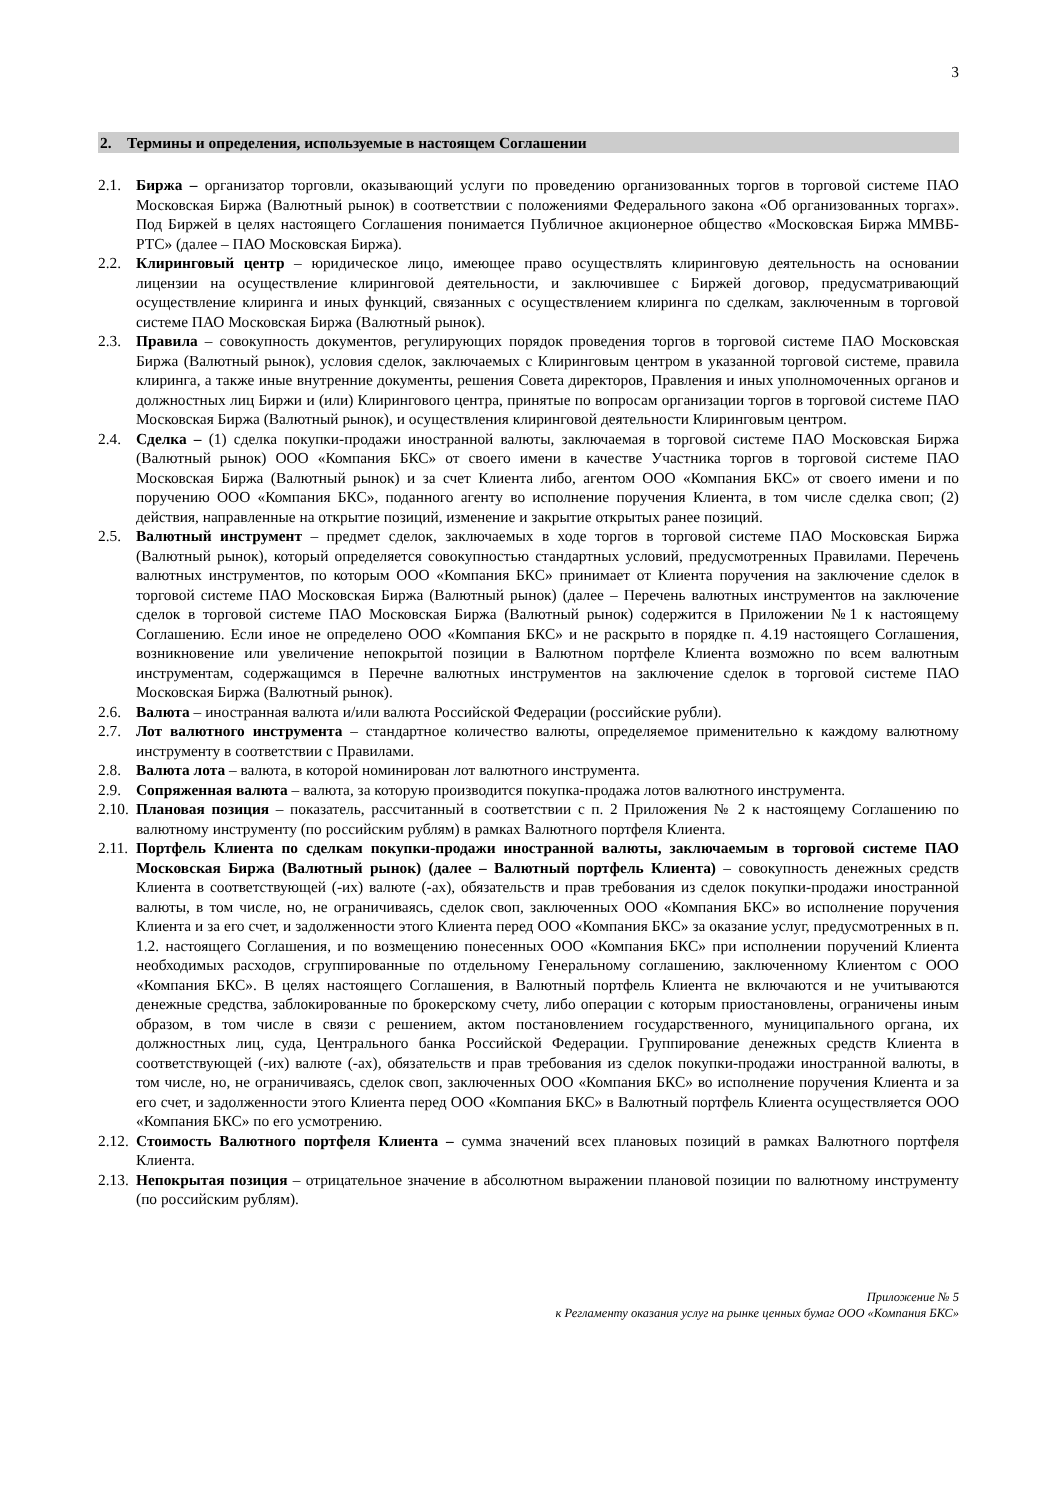3
2. Термины и определения, используемые в настоящем Соглашении
2.1. Биржа – организатор торговли, оказывающий услуги по проведению организованных торгов в торговой системе ПАО Московская Биржа (Валютный рынок) в соответствии с положениями Федерального закона «Об организованных торгах». Под Биржей в целях настоящего Соглашения понимается Публичное акционерное общество «Московская Биржа ММВБ-РТС» (далее – ПАО Московская Биржа).
2.2. Клиринговый центр – юридическое лицо, имеющее право осуществлять клиринговую деятельность на основании лицензии на осуществление клиринговой деятельности, и заключившее с Биржей договор, предусматривающий осуществление клиринга и иных функций, связанных с осуществлением клиринга по сделкам, заключенным в торговой системе ПАО Московская Биржа (Валютный рынок).
2.3. Правила – совокупность документов, регулирующих порядок проведения торгов в торговой системе ПАО Московская Биржа (Валютный рынок), условия сделок, заключаемых с Клиринговым центром в указанной торговой системе, правила клиринга, а также иные внутренние документы, решения Совета директоров, Правления и иных уполномоченных органов и должностных лиц Биржи и (или) Клирингового центра, принятые по вопросам организации торгов в торговой системе ПАО Московская Биржа (Валютный рынок), и осуществления клиринговой деятельности Клиринговым центром.
2.4. Сделка – (1) сделка покупки-продажи иностранной валюты, заключаемая в торговой системе ПАО Московская Биржа (Валютный рынок) ООО «Компания БКС» от своего имени в качестве Участника торгов в торговой системе ПАО Московская Биржа (Валютный рынок) и за счет Клиента либо, агентом ООО «Компания БКС» от своего имени и по поручению ООО «Компания БКС», поданного агенту во исполнение поручения Клиента, в том числе сделка своп; (2) действия, направленные на открытие позиций, изменение и закрытие открытых ранее позиций.
2.5. Валютный инструмент – предмет сделок, заключаемых в ходе торгов в торговой системе ПАО Московская Биржа (Валютный рынок), который определяется совокупностью стандартных условий, предусмотренных Правилами. Перечень валютных инструментов, по которым ООО «Компания БКС» принимает от Клиента поручения на заключение сделок в торговой системе ПАО Московская Биржа (Валютный рынок) (далее – Перечень валютных инструментов на заключение сделок в торговой системе ПАО Московская Биржа (Валютный рынок) содержится в Приложении №1 к настоящему Соглашению. Если иное не определено ООО «Компания БКС» и не раскрыто в порядке п. 4.19 настоящего Соглашения, возникновение или увеличение непокрытой позиции в Валютном портфеле Клиента возможно по всем валютным инструментам, содержащимся в Перечне валютных инструментов на заключение сделок в торговой системе ПАО Московская Биржа (Валютный рынок).
2.6. Валюта – иностранная валюта и/или валюта Российской Федерации (российские рубли).
2.7. Лот валютного инструмента – стандартное количество валюты, определяемое применительно к каждому валютному инструменту в соответствии с Правилами.
2.8. Валюта лота – валюта, в которой номинирован лот валютного инструмента.
2.9. Сопряженная валюта – валюта, за которую производится покупка-продажа лотов валютного инструмента.
2.10.
Плановая позиция – показатель, рассчитанный в соответствии с п. 2 Приложения № 2 к настоящему Соглашению по валютному инструменту (по российским рублям) в рамках Валютного портфеля Клиента.
2.11.
Портфель Клиента по сделкам покупки-продажи иностранной валюты, заключаемым в торговой системе ПАО Московская Биржа (Валютный рынок) (далее – Валютный портфель Клиента) – совокупность денежных средств Клиента в соответствующей (-их) валюте (-ах), обязательств и прав требования из сделок покупки-продажи иностранной валюты, в том числе, но, не ограничиваясь, сделок своп, заключенных ООО «Компания БКС» во исполнение поручения Клиента и за его счет, и задолженности этого Клиента перед ООО «Компания БКС» за оказание услуг, предусмотренных в п. 1.2. настоящего Соглашения, и по возмещению понесенных ООО «Компания БКС» при исполнении поручений Клиента необходимых расходов, сгруппированные по отдельному Генеральному соглашению, заключенному Клиентом с ООО «Компания БКС». В целях настоящего Соглашения, в Валютный портфель Клиента не включаются и не учитываются денежные средства, заблокированные по брокерскому счету, либо операции с которым приостановлены, ограничены иным образом, в том числе в связи с решением, актом постановлением государственного, муниципального органа, их должностных лиц, суда, Центрального банка Российской Федерации. Группирование денежных средств Клиента в соответствующей (-их) валюте (-ах), обязательств и прав требования из сделок покупки-продажи иностранной валюты, в том числе, но, не ограничиваясь, сделок своп, заключенных ООО «Компания БКС» во исполнение поручения Клиента и за его счет, и задолженности этого Клиента перед ООО «Компания БКС» в Валютный портфель Клиента осуществляется ООО «Компания БКС» по его усмотрению.
2.12.
Стоимость Валютного портфеля Клиента – сумма значений всех плановых позиций в рамках Валютного портфеля Клиента.
2.13.
Непокрытая позиция – отрицательное значение в абсолютном выражении плановой позиции по валютному инструменту (по российским рублям).
Приложение № 5
к Регламенту оказания услуг на рынке ценных бумаг ООО «Компания БКС»